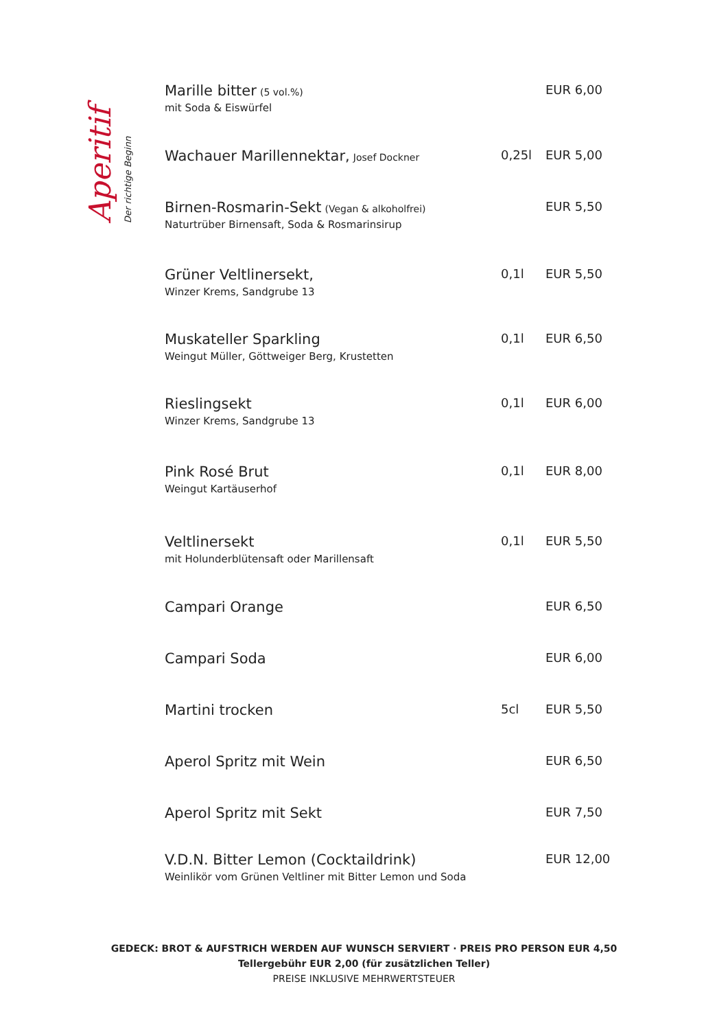Aperitif
Der richtige Beginn
| Marille bitter (5 vol.%) mit Soda & Eiswürfel | | EUR 6,00 |
| Wachauer Marillennektar, Josef Dockner | 0,25l | EUR 5,00 |
| Birnen-Rosmarin-Sekt (Vegan & alkoholfrei) Naturtrüber Birnensaft, Soda & Rosmarinsirup | | EUR 5,50 |
| Grüner Veltlinersekt, Winzer Krems, Sandgrube 13 | 0,1l | EUR 5,50 |
| Muskateller Sparkling Weingut Müller, Göttweiger Berg, Krustetten | 0,1l | EUR 6,50 |
| Rieslingsekt Winzer Krems, Sandgrube 13 | 0,1l | EUR 6,00 |
| Pink Rosé Brut Weingut Kartäuserhof | 0,1l | EUR 8,00 |
| Veltlinersekt mit Holunderblütensaft oder Marillensaft | 0,1l | EUR 5,50 |
| Campari Orange | | EUR 6,50 |
| Campari Soda | | EUR 6,00 |
| Martini trocken | 5cl | EUR 5,50 |
| Aperol Spritz mit Wein | | EUR 6,50 |
| Aperol Spritz mit Sekt | | EUR 7,50 |
| V.D.N. Bitter Lemon (Cocktaildrink) Weinlikör vom Grünen Veltliner mit Bitter Lemon und Soda | | EUR 12,00 |
GEDECK: BROT & AUFSTRICH WERDEN AUF WUNSCH SERVIERT · PREIS PRO PERSON EUR 4,50
Tellergebühr EUR 2,00 (für zusätzlichen Teller)
PREISE INKLUSIVE MEHRWERTSTEUER